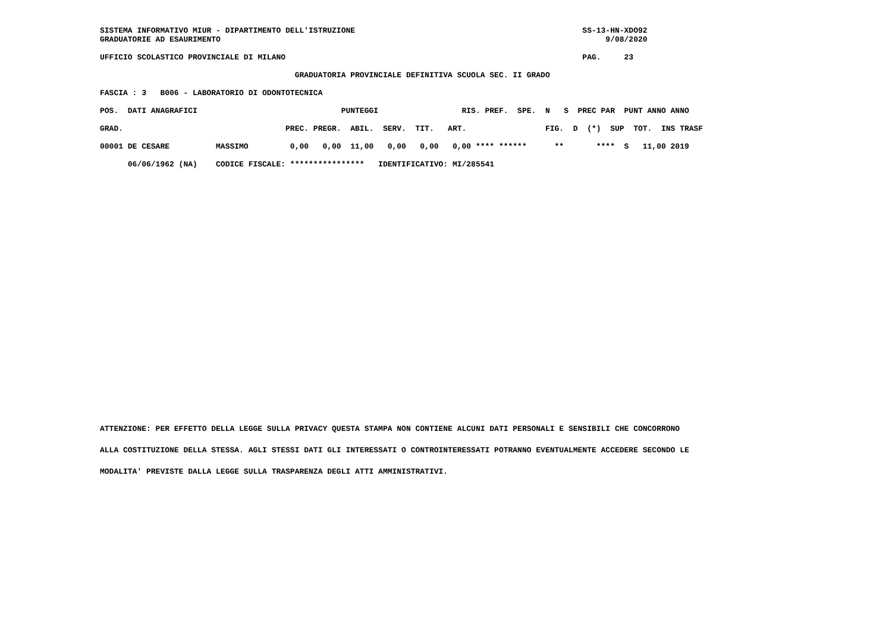SISTEMA INFORMATIVO MIUR - DIPARTIMENTO DELL'ISTRUZIONE                                                 SS-13-HN-XDO92
GRADUATORIE AD ESAURIMENTO                                                                                   9/08/2020

UFFICIO SCOLASTICO PROVINCIALE DI MILANO                                                                PAG.     23

                                          GRADUATORIA PROVINCIALE DEFINITIVA SCUOLA SEC. II GRADO

FASCIA : 3   B006 - LABORATORIO DI ODONTOTECNICA

POS.  DATI ANAGRAFICI                               PUNTEGGI                  RIS. PREF.  SPE.  N   S  PREC PAR  PUNT ANNO ANNO

GRAD.                                   PREC. PREGR.  ABIL.  SERV.  TIT.   ART.                 FIG.  D  (*)  SUP  TOT.  INS TRASF

00001 DE CESARE          MASSIMO         0,00   0,00  11,00   0,00   0,00   0,00 **** ******      **       ****  S   11,00 2019

      06/06/1962 (NA)    CODICE FISCALE: ****************   IDENTIFICATIVO: MI/285541
ATTENZIONE: PER EFFETTO DELLA LEGGE SULLA PRIVACY QUESTA STAMPA NON CONTIENE ALCUNI DATI PERSONALI E SENSIBILI CHE CONCORRONO
ALLA COSTITUZIONE DELLA STESSA. AGLI STESSI DATI GLI INTERESSATI O CONTROINTERESSATI POTRANNO EVENTUALMENTE ACCEDERE SECONDO LE
MODALITA' PREVISTE DALLA LEGGE SULLA TRASPARENZA DEGLI ATTI AMMINISTRATIVI.